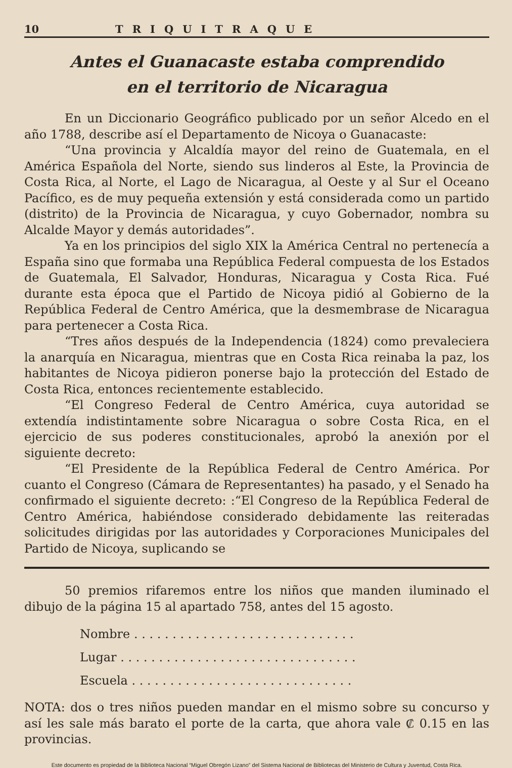10 TRIQUITRAQUE
Antes el Guanacaste estaba comprendido
en el territorio de Nicaragua
En un Diccionario Geográfico publicado por un señor Alcedo en el año 1788, describe así el Departamento de Nicoya o Guanacaste:
“Una provincia y Alcaldía mayor del reino de Guatemala, en el América Española del Norte, siendo sus linderos al Este, la Provincia de Costa Rica, al Norte, el Lago de Nicaragua, al Oeste y al Sur el Oceano Pacífico, es de muy pequeña extensión y está considerada como un partido (distrito) de la Provincia de Nicaragua, y cuyo Gobernador, nombra su Alcalde Mayor y demás autoridades”.
Ya en los principios del siglo XIX la América Central no pertenecía a España sino que formaba una República Federal compuesta de los Estados de Guatemala, El Salvador, Honduras, Nicaragua y Costa Rica. Fué durante esta época que el Partido de Nicoya pidió al Gobierno de la República Federal de Centro América, que la desmembrase de Nicaragua para pertenecer a Costa Rica.
“Tres años después de la Independencia (1824) como prevaleciera la anarquía en Nicaragua, mientras que en Costa Rica reinaba la paz, los habitantes de Nicoya pidieron ponerse bajo la protección del Estado de Costa Rica, entonces recientemente establecido.
“El Congreso Federal de Centro América, cuya autoridad se extendía indistintamente sobre Nicaragua o sobre Costa Rica, en el ejercicio de sus poderes constitucionales, aprobó la anexión por el siguiente decreto:
“El Presidente de la República Federal de Centro América. Por cuanto el Congreso (Cámara de Representantes) ha pasado, y el Senado ha confirmado el siguiente decreto: :“El Congreso de la República Federal de Centro América, habiéndose considerado debidamente las reiteradas solicitudes dirigidas por las autoridades y Corporaciones Municipales del Partido de Nicoya, suplicando se
50 premios rifaremos entre los niños que manden iluminado el dibujo de la página 15 al apartado 758, antes del 15 agosto.
Nombre . . . . . . . . . . . . . . . . . . . . . . . . . . . . .
Lugar . . . . . . . . . . . . . . . . . . . . . . . . . . . . . . .
Escuela . . . . . . . . . . . . . . . . . . . . . . . . . . . . .
NOTA: dos o tres niños pueden mandar en el mismo sobre su concurso y así les sale más barato el porte de la carta, que ahora vale ₡ 0.15 en las provincias.
Este documento es propiedad de la Biblioteca Nacional “Miguel Obregón Lizano” del Sistema Nacional de Bibliotecas del Ministerio de Cultura y Juventud, Costa Rica.